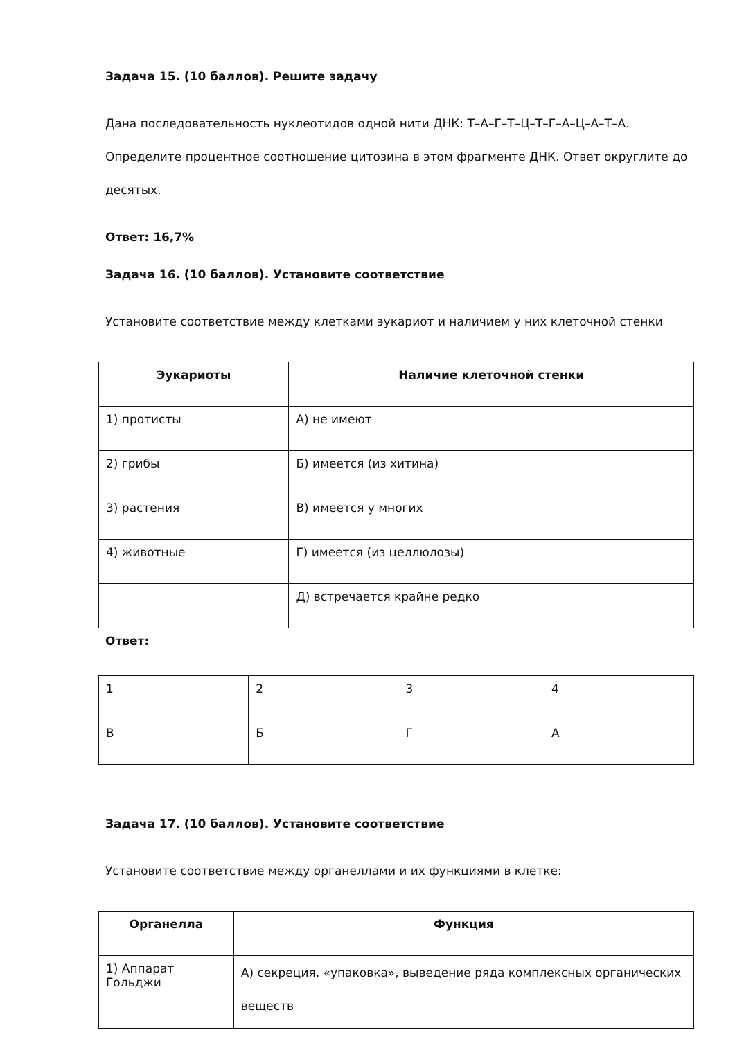Задача 15. (10 баллов). Решите задачу
Дана последовательность нуклеотидов одной нити ДНК: Т–А–Г–Т–Ц–Т–Г–А–Ц–А–Т–А. Определите процентное соотношение цитозина в этом фрагменте ДНК. Ответ округлите до десятых.
Ответ: 16,7%
Задача 16. (10 баллов). Установите соответствие
Установите соответствие между клетками эукариот и наличием у них клеточной стенки
| Эукариоты | Наличие клеточной стенки |
| --- | --- |
| 1) протисты | А) не имеют |
| 2) грибы | Б) имеется (из хитина) |
| 3) растения | В) имеется у многих |
| 4) животные | Г) имеется (из целлюлозы) |
| | Д) встречается крайне редко |
Ответ:
| 1 | 2 | 3 | 4 |
| В | Б | Г | А |
Задача 17. (10 баллов). Установите соответствие
Установите соответствие между органеллами и их функциями в клетке:
| Органелла | Функция |
| --- | --- |
| 1) Аппарат Гольджи | А) секреция, «упаковка», выведение ряда комплексных органических веществ |